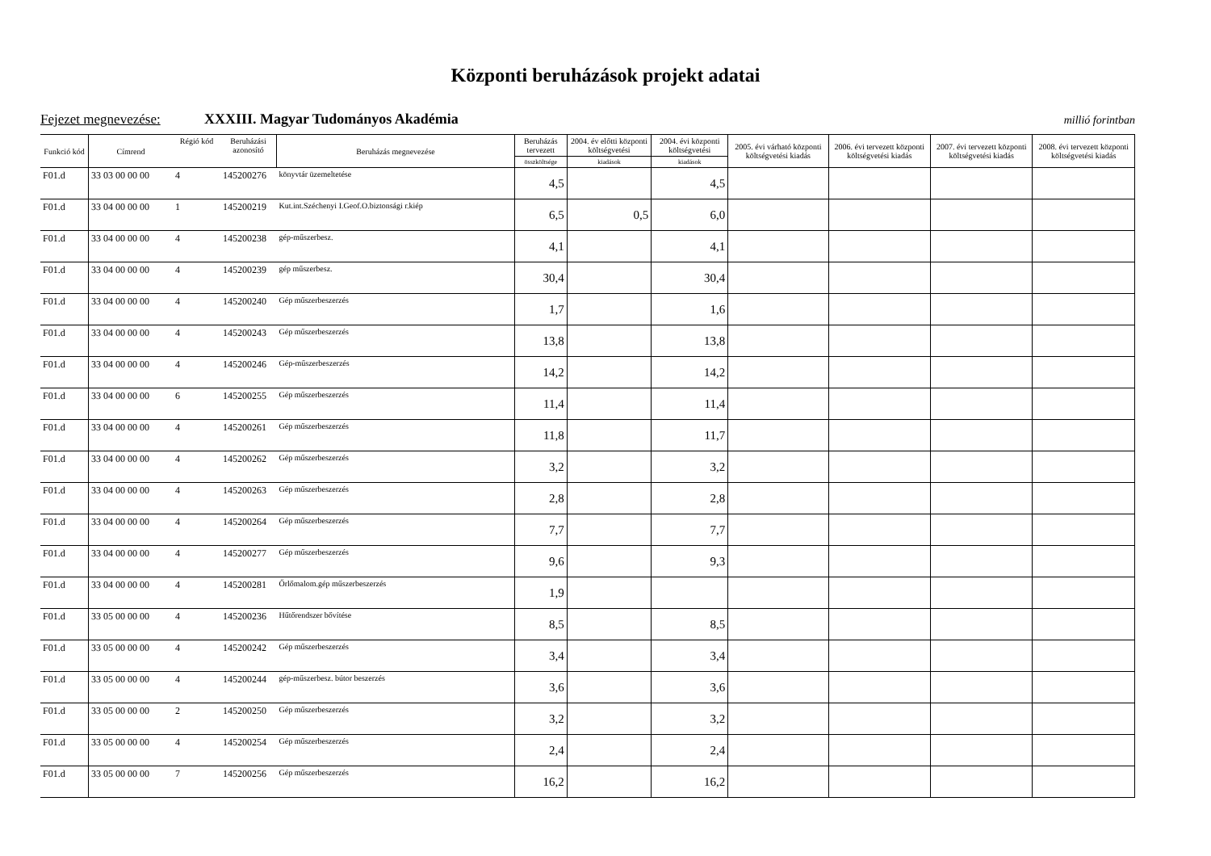Központi beruházások projekt adatai
Fejezet megnevezése: XXXIII. Magyar Tudományos Akadémia millió forintban
| Funkció kód | Címrend | Régió kód | Beruházási azonosító | Beruházás megnevezése | Beruházás tervezett | 2004. év előtti központi költségvetési | 2004. évi központi költségvetési | 2005. évi várható központi költségvetési kiadás | 2006. évi tervezett központi költségvetési kiadás | 2007. évi tervezett központi költségvetési kiadás | 2008. évi tervezett központi költségvetési kiadás |
| --- | --- | --- | --- | --- | --- | --- | --- | --- | --- | --- | --- |
| | | | | | összköltsége | kiadások | kiadások | | | | |
| F01.d | 33 03 00 00 00 | 4 | 145200276 | könyvtár üzemeltetése | 4,5 | | 4,5 | | | | |
| F01.d | 33 04 00 00 00 | 1 | 145200219 | Kut.int.Széchenyi I.Geof.O.biztonsági r.kiép | 6,5 | 0,5 | 6,0 | | | | |
| F01.d | 33 04 00 00 00 | 4 | 145200238 | gép-műszerbesz. | 4,1 | | 4,1 | | | | |
| F01.d | 33 04 00 00 00 | 4 | 145200239 | gép műszerbesz. | 30,4 | | 30,4 | | | | |
| F01.d | 33 04 00 00 00 | 4 | 145200240 | Gép műszerbeszerzés | 1,7 | | 1,6 | | | | |
| F01.d | 33 04 00 00 00 | 4 | 145200243 | Gép műszerbeszerzés | 13,8 | | 13,8 | | | | |
| F01.d | 33 04 00 00 00 | 4 | 145200246 | Gép-műszerbeszerzés | 14,2 | | 14,2 | | | | |
| F01.d | 33 04 00 00 00 | 6 | 145200255 | Gép műszerbeszerzés | 11,4 | | 11,4 | | | | |
| F01.d | 33 04 00 00 00 | 4 | 145200261 | Gép műszerbeszerzés | 11,8 | | 11,7 | | | | |
| F01.d | 33 04 00 00 00 | 4 | 145200262 | Gép műszerbeszerzés | 3,2 | | 3,2 | | | | |
| F01.d | 33 04 00 00 00 | 4 | 145200263 | Gép műszerbeszerzés | 2,8 | | 2,8 | | | | |
| F01.d | 33 04 00 00 00 | 4 | 145200264 | Gép műszerbeszerzés | 7,7 | | 7,7 | | | | |
| F01.d | 33 04 00 00 00 | 4 | 145200277 | Gép műszerbeszerzés | 9,6 | | 9,3 | | | | |
| F01.d | 33 04 00 00 00 | 4 | 145200281 | Őrlőmalom.gép műszerbeszerzés | 1,9 | | | | | | |
| F01.d | 33 05 00 00 00 | 4 | 145200236 | Hűtőrendszer bővítése | 8,5 | | 8,5 | | | | |
| F01.d | 33 05 00 00 00 | 4 | 145200242 | Gép műszerbeszerzés | 3,4 | | 3,4 | | | | |
| F01.d | 33 05 00 00 00 | 4 | 145200244 | gép-műszerbesz. bútor beszerzés | 3,6 | | 3,6 | | | | |
| F01.d | 33 05 00 00 00 | 2 | 145200250 | Gép műszerbeszerzés | 3,2 | | 3,2 | | | | |
| F01.d | 33 05 00 00 00 | 4 | 145200254 | Gép műszerbeszerzés | 2,4 | | 2,4 | | | | |
| F01.d | 33 05 00 00 00 | 7 | 145200256 | Gép műszerbeszerzés | 16,2 | | 16,2 | | | | |